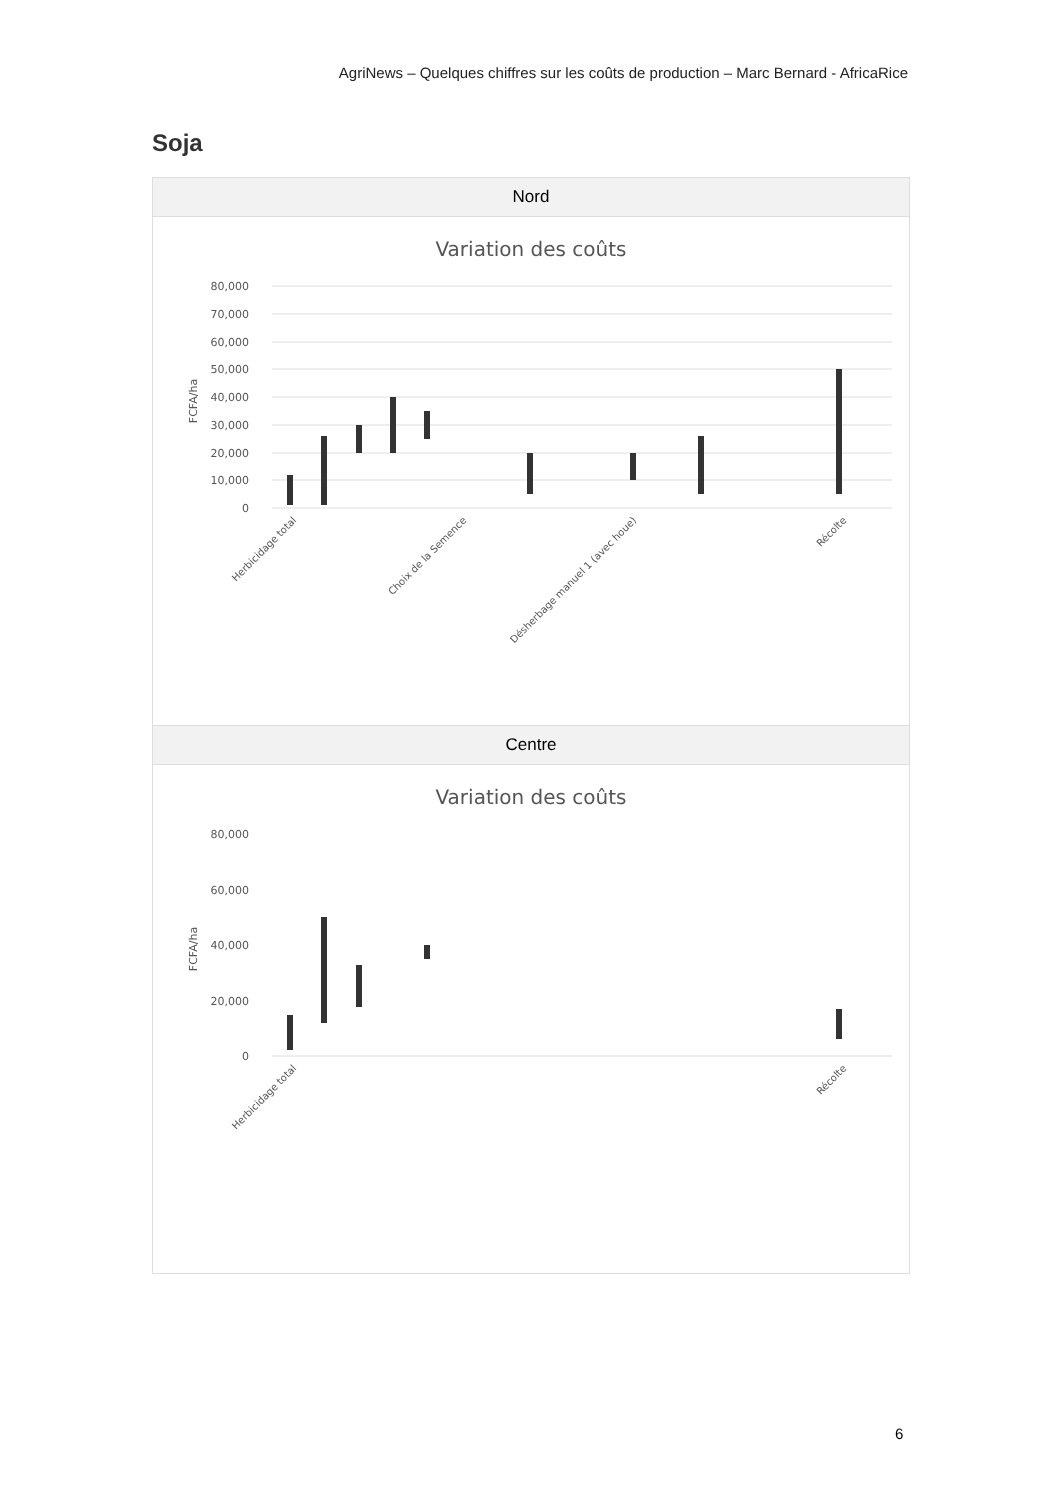AgriNews – Quelques chiffres sur les coûts de production – Marc Bernard - AfricaRice
Soja
| Nord |
| --- |
| Variation des coûts 80,000 70,000 60,000 50,000 40,000 30,000 20,000 10,000 0 FCFA/ha Herbicidage total Choix de la Semence Désherbage manuel 1 (avec houe) Récolte |
| Centre |
| Variation des coûts 80,000 60,000 40,000 20,000 0 FCFA/ha Herbicidage total Récolte |
6